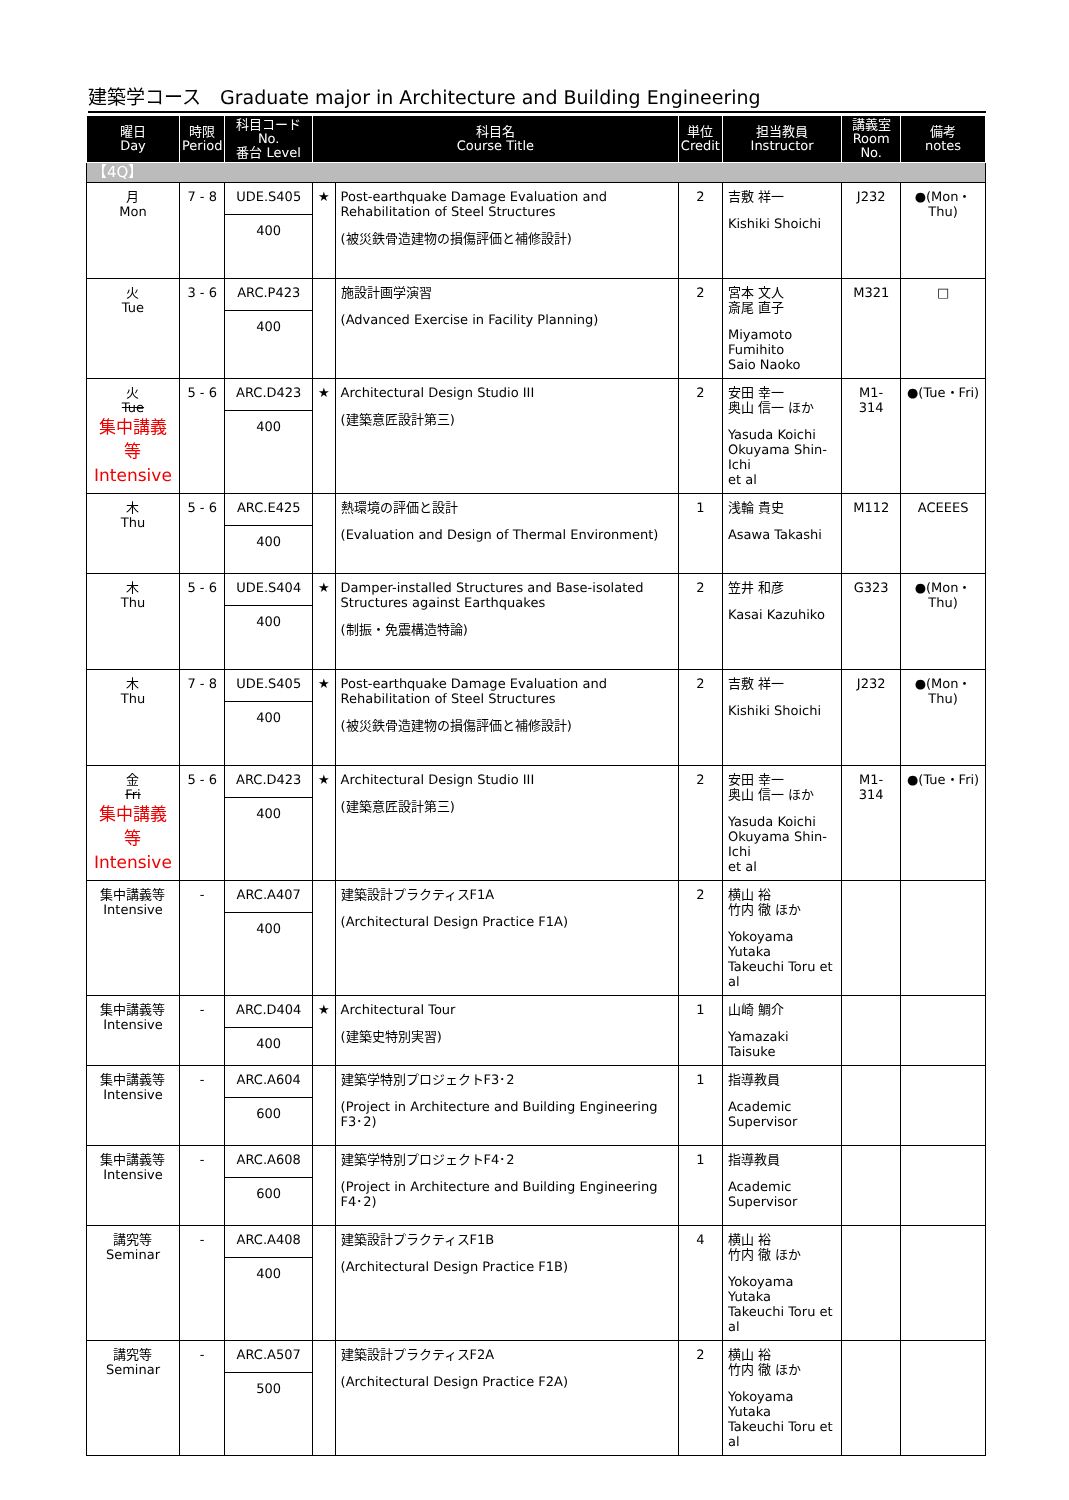建築学コース　Graduate major in Architecture and Building Engineering
| 曜日 Day | 時限 Period | 科目コード No. 番台 Level | 科目名 Course Title | | 単位 Credit | 担当教員 Instructor | 講義室 Room No. | 備考 notes |
| --- | --- | --- | --- | --- | --- | --- | --- | --- |
| 【4Q】 | | | | | | | | |
| 月 Mon | 7 - 8 | UDE.S405 400 | ★ | Post-earthquake Damage Evaluation and Rehabilitation of Steel Structures (被災鉄骨造建物の損傷評価と補修設計) | 2 | 吉敷 祥一 Kishiki Shoichi | J232 | ●(Mon・Thu) |
| 火 Tue | 3 - 6 | ARC.P423 400 | | 施設計画学演習 (Advanced Exercise in Facility Planning) | 2 | 宮本 文人 斎尾 直子 Miyamoto Fumihito Saio Naoko | M321 | □ |
| 火 Tue 集中講義等 Intensive | 5 - 6 | ARC.D423 400 | ★ | Architectural Design Studio III (建築意匠設計第三) | 2 | 安田 幸一 奥山 信一 ほか Yasuda Koichi Okuyama Shin-Ichi et al | M1-314 | ●(Tue・Fri) |
| 木 Thu | 5 - 6 | ARC.E425 400 | | 熱環境の評価と設計 (Evaluation and Design of Thermal Environment) | 1 | 浅輪 貴史 Asawa Takashi | M112 | ACEEES |
| 木 Thu | 5 - 6 | UDE.S404 400 | ★ | Damper-installed Structures and Base-isolated Structures against Earthquakes (制振・免震構造特論) | 2 | 笠井 和彦 Kasai Kazuhiko | G323 | ●(Mon・Thu) |
| 木 Thu | 7 - 8 | UDE.S405 400 | ★ | Post-earthquake Damage Evaluation and Rehabilitation of Steel Structures (被災鉄骨造建物の損傷評価と補修設計) | 2 | 吉敷 祥一 Kishiki Shoichi | J232 | ●(Mon・Thu) |
| 金 Fri 集中講義等 Intensive | 5 - 6 | ARC.D423 400 | ★ | Architectural Design Studio III (建築意匠設計第三) | 2 | 安田 幸一 奥山 信一 ほか Yasuda Koichi Okuyama Shin-Ichi et al | M1-314 | ●(Tue・Fri) |
| 集中講義等 Intensive | - | ARC.A407 400 | | 建築設計プラクティスF1A (Architectural Design Practice F1A) | 2 | 横山 裕 竹内 徹 ほか Yokoyama Yutaka Takeuchi Toru et al | | |
| 集中講義等 Intensive | - | ARC.D404 400 | ★ | Architectural Tour (建築史特別実習) | 1 | 山崎 鯛介 Yamazaki Taisuke | | |
| 集中講義等 Intensive | - | ARC.A604 600 | | 建築学特別プロジェクトF3･2 (Project in Architecture and Building Engineering F3･2) | 1 | 指導教員 Academic Supervisor | | |
| 集中講義等 Intensive | - | ARC.A608 600 | | 建築学特別プロジェクトF4･2 (Project in Architecture and Building Engineering F4･2) | 1 | 指導教員 Academic Supervisor | | |
| 講究等 Seminar | - | ARC.A408 400 | | 建築設計プラクティスF1B (Architectural Design Practice F1B) | 4 | 横山 裕 竹内 徹 ほか Yokoyama Yutaka Takeuchi Toru et al | | |
| 講究等 Seminar | - | ARC.A507 500 | | 建築設計プラクティスF2A (Architectural Design Practice F2A) | 2 | 横山 裕 竹内 徹 ほか Yokoyama Yutaka Takeuchi Toru et al | | |